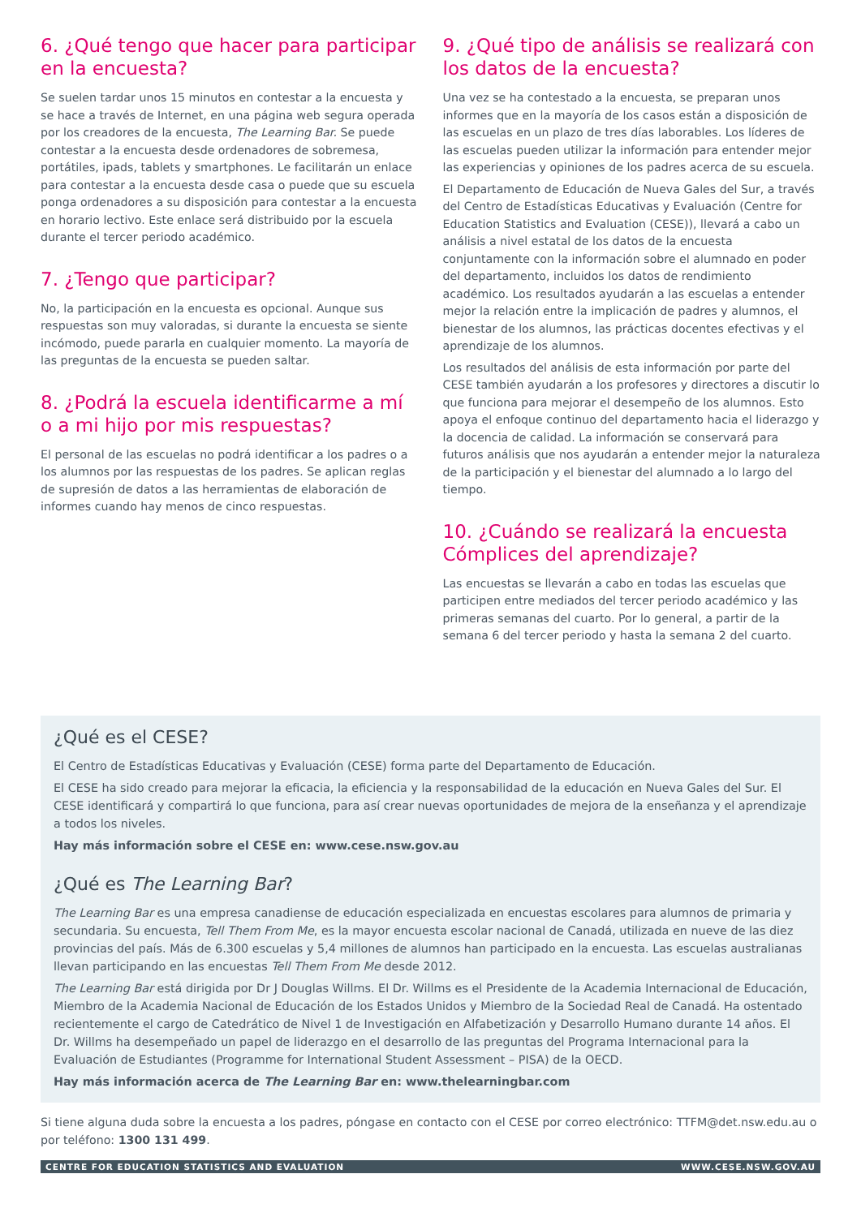6. ¿Qué tengo que hacer para participar en la encuesta?
Se suelen tardar unos 15 minutos en contestar a la encuesta y se hace a través de Internet, en una página web segura operada por los creadores de la encuesta, The Learning Bar. Se puede contestar a la encuesta desde ordenadores de sobremesa, portátiles, ipads, tablets y smartphones. Le facilitarán un enlace para contestar a la encuesta desde casa o puede que su escuela ponga ordenadores a su disposición para contestar a la encuesta en horario lectivo. Este enlace será distribuido por la escuela durante el tercer periodo académico.
7. ¿Tengo que participar?
No, la participación en la encuesta es opcional. Aunque sus respuestas son muy valoradas, si durante la encuesta se siente incómodo, puede pararla en cualquier momento. La mayoría de las preguntas de la encuesta se pueden saltar.
8. ¿Podrá la escuela identificarme a mí o a mi hijo por mis respuestas?
El personal de las escuelas no podrá identificar a los padres o a los alumnos por las respuestas de los padres. Se aplican reglas de supresión de datos a las herramientas de elaboración de informes cuando hay menos de cinco respuestas.
9. ¿Qué tipo de análisis se realizará con los datos de la encuesta?
Una vez se ha contestado a la encuesta, se preparan unos informes que en la mayoría de los casos están a disposición de las escuelas en un plazo de tres días laborables. Los líderes de las escuelas pueden utilizar la información para entender mejor las experiencias y opiniones de los padres acerca de su escuela.
El Departamento de Educación de Nueva Gales del Sur, a través del Centro de Estadísticas Educativas y Evaluación (Centre for Education Statistics and Evaluation (CESE)), llevará a cabo un análisis a nivel estatal de los datos de la encuesta conjuntamente con la información sobre el alumnado en poder del departamento, incluidos los datos de rendimiento académico. Los resultados ayudarán a las escuelas a entender mejor la relación entre la implicación de padres y alumnos, el bienestar de los alumnos, las prácticas docentes efectivas y el aprendizaje de los alumnos.
Los resultados del análisis de esta información por parte del CESE también ayudarán a los profesores y directores a discutir lo que funciona para mejorar el desempeño de los alumnos. Esto apoya el enfoque continuo del departamento hacia el liderazgo y la docencia de calidad. La información se conservará para futuros análisis que nos ayudarán a entender mejor la naturaleza de la participación y el bienestar del alumnado a lo largo del tiempo.
10. ¿Cuándo se realizará la encuesta Cómplices del aprendizaje?
Las encuestas se llevarán a cabo en todas las escuelas que participen entre mediados del tercer periodo académico y las primeras semanas del cuarto. Por lo general, a partir de la semana 6 del tercer periodo y hasta la semana 2 del cuarto.
¿Qué es el CESE?
El Centro de Estadísticas Educativas y Evaluación (CESE) forma parte del Departamento de Educación.
El CESE ha sido creado para mejorar la eficacia, la eficiencia y la responsabilidad de la educación en Nueva Gales del Sur. El CESE identificará y compartirá lo que funciona, para así crear nuevas oportunidades de mejora de la enseñanza y el aprendizaje a todos los niveles.
Hay más información sobre el CESE en: www.cese.nsw.gov.au
¿Qué es The Learning Bar?
The Learning Bar es una empresa canadiense de educación especializada en encuestas escolares para alumnos de primaria y secundaria. Su encuesta, Tell Them From Me, es la mayor encuesta escolar nacional de Canadá, utilizada en nueve de las diez provincias del país. Más de 6.300 escuelas y 5,4 millones de alumnos han participado en la encuesta. Las escuelas australianas llevan participando en las encuestas Tell Them From Me desde 2012.
The Learning Bar está dirigida por Dr J Douglas Willms. El Dr. Willms es el Presidente de la Academia Internacional de Educación, Miembro de la Academia Nacional de Educación de los Estados Unidos y Miembro de la Sociedad Real de Canadá. Ha ostentado recientemente el cargo de Catedrático de Nivel 1 de Investigación en Alfabetización y Desarrollo Humano durante 14 años. El Dr. Willms ha desempeñado un papel de liderazgo en el desarrollo de las preguntas del Programa Internacional para la Evaluación de Estudiantes (Programme for International Student Assessment – PISA) de la OECD.
Hay más información acerca de The Learning Bar en: www.thelearningbar.com
Si tiene alguna duda sobre la encuesta a los padres, póngase en contacto con el CESE por correo electrónico: TTFM@det.nsw.edu.au o por teléfono: 1300 131 499.
CENTRE FOR EDUCATION STATISTICS AND EVALUATION WWW.CESE.NSW.GOV.AU